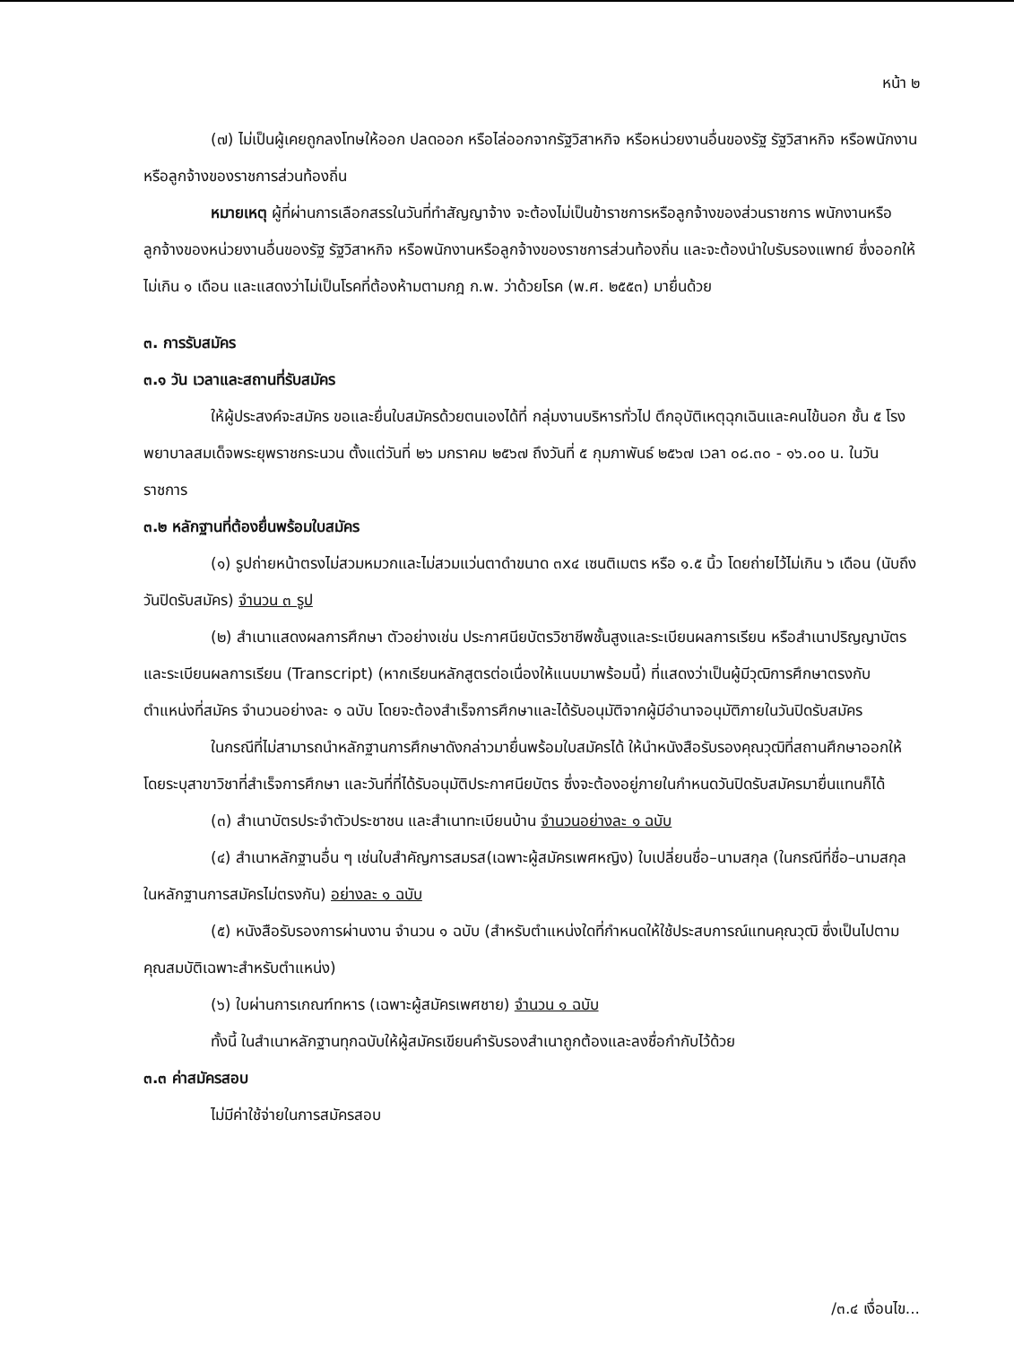หน้า ๒
(๗) ไม่เป็นผู้เคยถูกลงโทษให้ออก ปลดออก หรือไล่ออกจากรัฐวิสาหกิจ หรือหน่วยงานอื่นของรัฐ รัฐวิสาหกิจ หรือพนักงานหรือลูกจ้างของราชการส่วนท้องถิ่น
หมายเหตุ ผู้ที่ผ่านการเลือกสรรในวันที่ทำสัญญาจ้าง จะต้องไม่เป็นข้าราชการหรือลูกจ้างของส่วนราชการ พนักงานหรือลูกจ้างของหน่วยงานอื่นของรัฐ รัฐวิสาหกิจ หรือพนักงานหรือลูกจ้างของราชการส่วนท้องถิ่น และจะต้องนำใบรับรองแพทย์ ซึ่งออกให้ไม่เกิน ๑ เดือน และแสดงว่าไม่เป็นโรคที่ต้องห้ามตามกฎ ก.พ. ว่าด้วยโรค (พ.ศ. ๒๕๕๓) มายื่นด้วย
๓. การรับสมัคร
๓.๑ วัน เวลาและสถานที่รับสมัคร
ให้ผู้ประสงค์จะสมัคร ขอและยื่นใบสมัครด้วยตนเองได้ที่ กลุ่มงานบริหารทั่วไป ตึกอุบัติเหตุฉุกเฉินและคนไข้นอก ชั้น ๕ โรงพยาบาลสมเด็จพระยุพราชกระนวน ตั้งแต่วันที่ ๒๖ มกราคม ๒๕๖๗ ถึงวันที่ ๕ กุมภาพันธ์ ๒๕๖๗ เวลา ๐๘.๓๐ - ๑๖.๐๐ น. ในวันราชการ
๓.๒ หลักฐานที่ต้องยื่นพร้อมใบสมัคร
(๑) รูปถ่ายหน้าตรงไม่สวมหมวกและไม่สวมแว่นตาดำขนาด ๓x๔ เซนติเมตร หรือ ๑.๕ นิ้ว โดยถ่ายไว้ไม่เกิน ๖ เดือน (นับถึงวันปิดรับสมัคร) จำนวน ๓ รูป
(๒) สำเนาแสดงผลการศึกษา ตัวอย่างเช่น ประกาศนียบัตรวิชาชีพชั้นสูงและระเบียนผลการเรียน หรือสำเนาปริญญาบัตรและระเบียนผลการเรียน (Transcript) (หากเรียนหลักสูตรต่อเนื่องให้แนบมาพร้อมนี้) ที่แสดงว่าเป็นผู้มีวุฒิการศึกษาตรงกับตำแหน่งที่สมัคร จำนวนอย่างละ ๑ ฉบับ โดยจะต้องสำเร็จการศึกษาและได้รับอนุมัติจากผู้มีอำนาจอนุมัติภายในวันปิดรับสมัคร
ในกรณีที่ไม่สามารถนำหลักฐานการศึกษาดังกล่าวมายื่นพร้อมใบสมัครได้ ให้นำหนังสือรับรองคุณวุฒิที่สถานศึกษาออกให้ โดยระบุสาขาวิชาที่สำเร็จการศึกษา และวันที่ที่ได้รับอนุมัติประกาศนียบัตร ซึ่งจะต้องอยู่ภายในกำหนดวันปิดรับสมัครมายื่นแทนก็ได้
(๓) สำเนาบัตรประจำตัวประชาชน และสำเนาทะเบียนบ้าน จำนวนอย่างละ ๑ ฉบับ
(๔) สำเนาหลักฐานอื่น ๆ เช่นใบสำคัญการสมรส(เฉพาะผู้สมัครเพศหญิง) ใบเปลี่ยนชื่อ–นามสกุล (ในกรณีที่ชื่อ–นามสกุลในหลักฐานการสมัครไม่ตรงกัน) อย่างละ ๑ ฉบับ
(๕) หนังสือรับรองการผ่านงาน จำนวน ๑ ฉบับ (สำหรับตำแหน่งใดที่กำหนดให้ใช้ประสบการณ์แทนคุณวุฒิ ซึ่งเป็นไปตามคุณสมบัติเฉพาะสำหรับตำแหน่ง)
(๖) ใบผ่านการเกณฑ์ทหาร (เฉพาะผู้สมัครเพศชาย) จำนวน ๑ ฉบับ
ทั้งนี้ ในสำเนาหลักฐานทุกฉบับให้ผู้สมัครเขียนคำรับรองสำเนาถูกต้องและลงชื่อกำกับไว้ด้วย
๓.๓ ค่าสมัครสอบ
ไม่มีค่าใช้จ่ายในการสมัครสอบ
/๓.๔ เงื่อนไข...